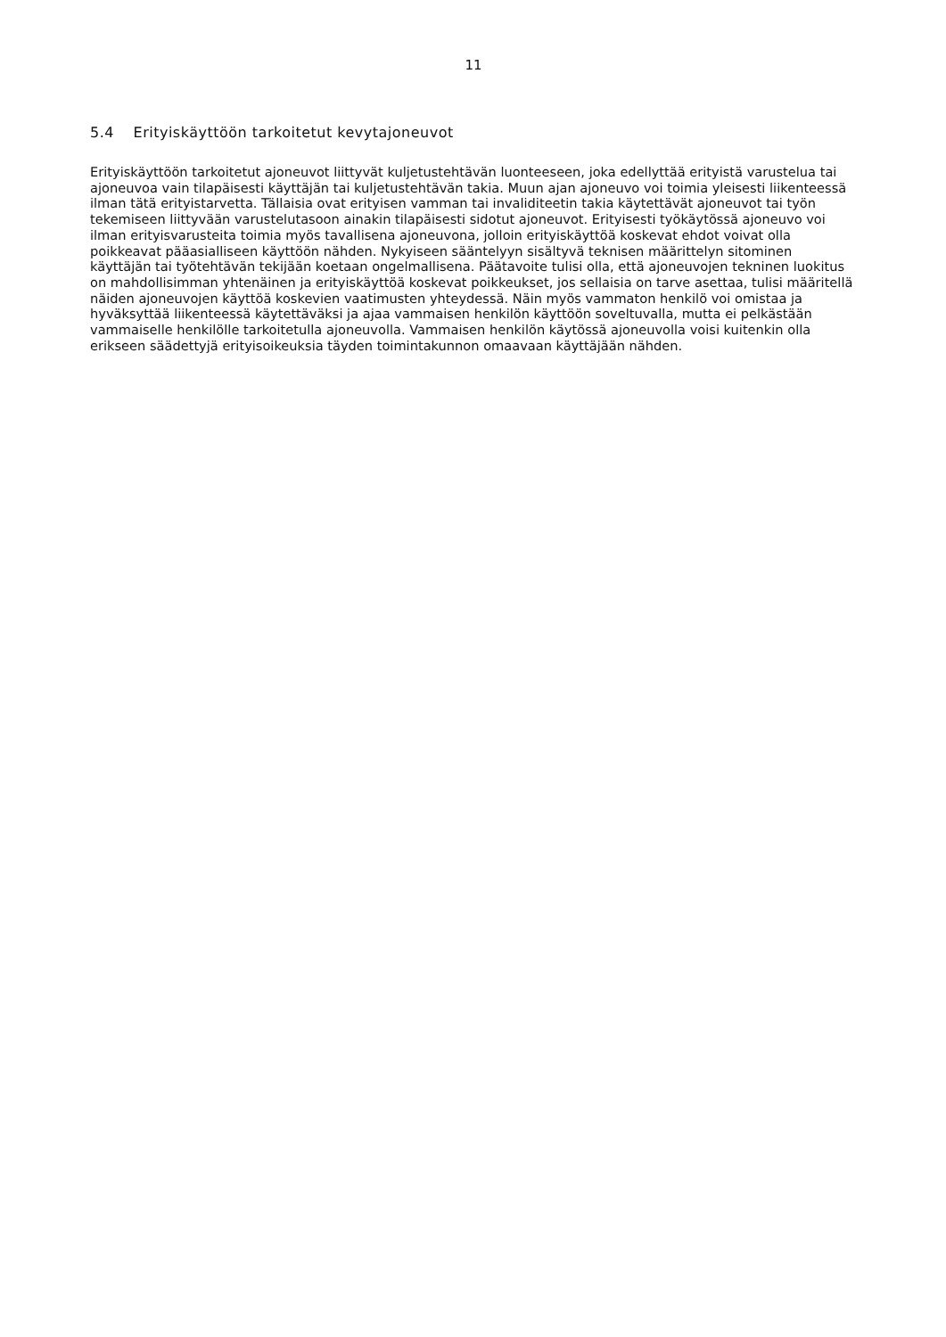11
5.4 Erityiskäyttöön tarkoitetut kevytajoneuvot
Erityiskäyttöön tarkoitetut ajoneuvot liittyvät kuljetustehtävän luonteeseen, joka edellyttää erityistä varustelua tai ajoneuvoa vain tilapäisesti käyttäjän tai kuljetustehtävän takia. Muun ajan ajoneuvo voi toimia yleisesti liikenteessä ilman tätä erityistarvetta. Tällaisia ovat erityisen vamman tai invaliditeetin takia käytettävät ajoneuvot tai työn tekemiseen liittyvään varustelutasoon ainakin tilapäisesti sidotut ajoneuvot. Erityisesti työkäytössä ajoneuvo voi ilman erityisvarusteita toimia myös tavallisena ajoneuvona, jolloin erityiskäyttöä koskevat ehdot voivat olla poikkeavat pääasialliseen käyttöön nähden. Nykyiseen sääntelyyn sisältyvä teknisen määrittelyn sitominen käyttäjän tai työtehtävän tekijään koetaan ongelmallisena. Päätavoite tulisi olla, että ajoneuvojen tekninen luokitus on mahdollisimman yhtenäinen ja erityiskäyttöä koskevat poikkeukset, jos sellaisia on tarve asettaa, tulisi määritellä näiden ajoneuvojen käyttöä koskevien vaatimusten yhteydessä. Näin myös vammaton henkilö voi omistaa ja hyväksyttää liikenteessä käytettäväksi ja ajaa vammaisen henkilön käyttöön soveltuvalla, mutta ei pelkästään vammaiselle henkilölle tarkoitetulla ajoneuvolla. Vammaisen henkilön käytössä ajoneuvolla voisi kuitenkin olla erikseen säädettyjä erityisoikeuksia täyden toimintakunnon omaavaan käyttäjään nähden.